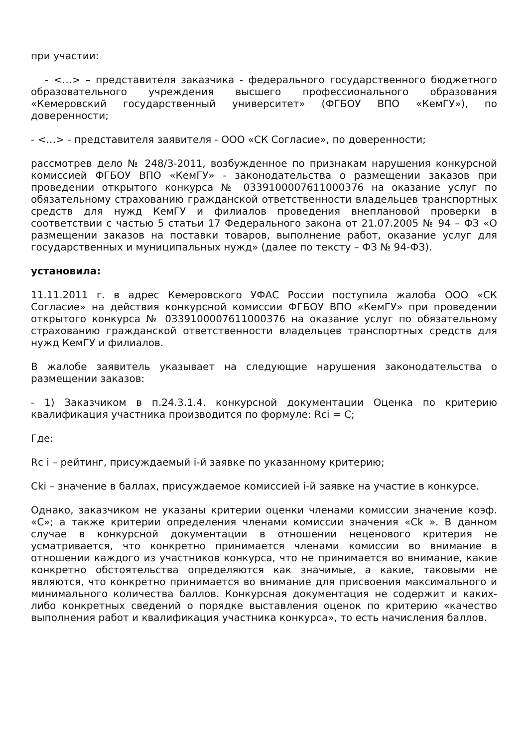при участии:
- <…> – представителя заказчика - федерального государственного бюджетного образовательного учреждения высшего профессионального образования «Кемеровский государственный университет» (ФГБОУ ВПО «КемГУ»), по доверенности;
- <…> - представителя заявителя - ООО «СК Согласие», по доверенности;
рассмотрев дело № 248/З-2011, возбужденное по признакам нарушения конкурсной комиссией ФГБОУ ВПО «КемГУ» - законодательства о размещении заказов при проведении открытого конкурса № 0339100007611000376 на оказание услуг по обязательному страхованию гражданской ответственности владельцев транспортных средств для нужд КемГУ и филиалов проведения внеплановой проверки в соответствии с частью 5 статьи 17 Федерального закона от 21.07.2005 № 94 – ФЗ «О размещении заказов на поставки товаров, выполнение работ, оказание услуг для государственных и муниципальных нужд» (далее по тексту – ФЗ № 94-ФЗ).
установила:
11.11.2011 г. в адрес Кемеровского УФАС России поступила жалоба ООО «СК Согласие» на действия конкурсной комиссии ФГБОУ ВПО «КемГУ» при проведении открытого конкурса № 0339100007611000376 на оказание услуг по обязательному страхованию гражданской ответственности владельцев транспортных средств для нужд КемГУ и филиалов.
В жалобе заявитель указывает на следующие нарушения законодательства о размещении заказов:
- 1) Заказчиком в п.24.3.1.4. конкурсной документации Оценка по критерию квалификация участника производится по формуле: Rci = C;
Где:
Rc i – рейтинг, присуждаемый i-й заявке по указанному критерию;
Cki – значение в баллах, присуждаемое комиссией i-й заявке на участие в конкурсе.
Однако, заказчиком не указаны критерии оценки членами комиссии значение коэф. «С»; а также критерии определения членами комиссии значения «Ck ». В данном случае в конкурсной документации в отношении неценового критерия не усматривается, что конкретно принимается членами комиссии во внимание в отношении каждого из участников конкурса, что не принимается во внимание, какие конкретно обстоятельства определяются как значимые, а какие, таковыми не являются, что конкретно принимается во внимание для присвоения максимального и минимального количества баллов. Конкурсная документация не содержит и каких-либо конкретных сведений о порядке выставления оценок по критерию «качество выполнения работ и квалификация участника конкурса», то есть начисления баллов.